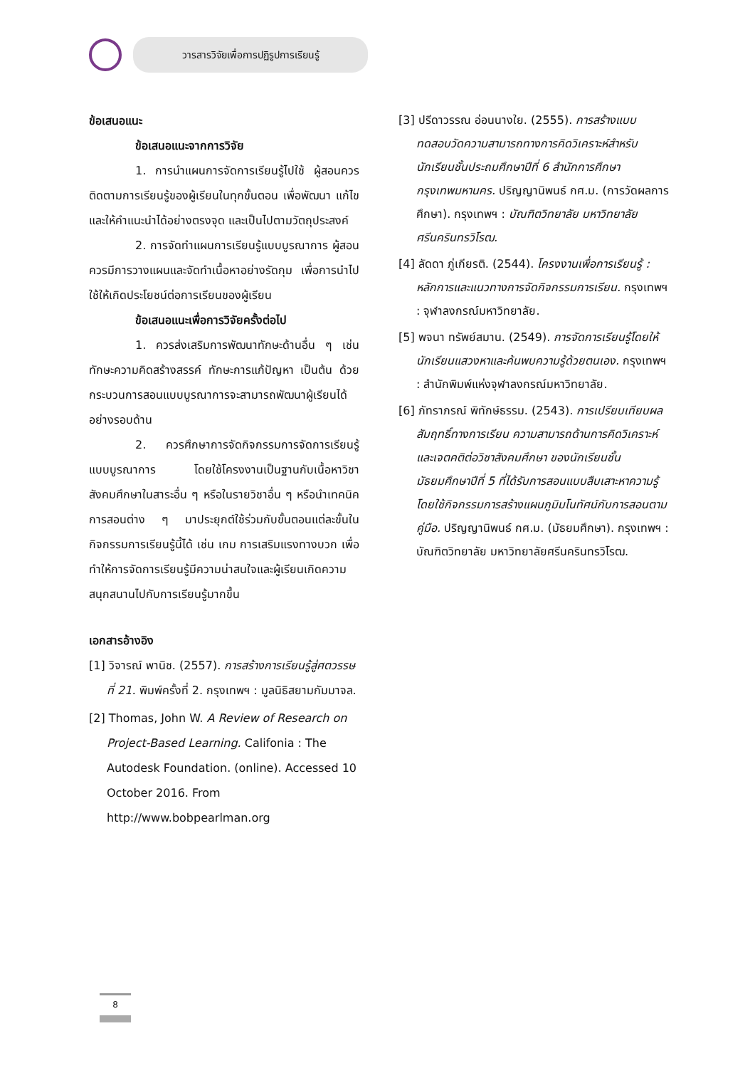วารสารวิจัยเพื่อการปฏิรูปการเรียนรู้
ข้อเสนอแนะ
ข้อเสนอแนะจากการวิจัย
1. การนำแผนการจัดการเรียนรู้ไปใช้ ผู้สอนควรติดตามการเรียนรู้ของผู้เรียนในทุกขั้นตอน เพื่อพัฒนา แก้ไข และให้คำแนะนำได้อย่างตรงจุด และเป็นไปตามวัตถุประสงค์
2. การจัดทำแผนการเรียนรู้แบบบูรณาการ ผู้สอนควรมีการวางแผนและจัดทำเนื้อหาอย่างรัดกุม เพื่อการนำไปใช้ให้เกิดประโยชน์ต่อการเรียนของผู้เรียน
ข้อเสนอแนะเพื่อการวิจัยครั้งต่อไป
1. ควรส่งเสริมการพัฒนาทักษะด้านอื่น ๆ เช่น ทักษะความคิดสร้างสรรค์ ทักษะการแก้ปัญหา เป็นต้น ด้วยกระบวนการสอนแบบบูรณาการจะสามารถพัฒนาผู้เรียนได้อย่างรอบด้าน
2. ควรศึกษาการจัดกิจกรรมการจัดการเรียนรู้แบบบูรณาการ โดยใช้โครงงานเป็นฐานกับเนื้อหาวิชาสังคมศึกษาในสาระอื่น ๆ หรือในรายวิชาอื่น ๆ หรือนำเทคนิคการสอนต่าง ๆ มาประยุกต์ใช้ร่วมกับขั้นตอนแต่ละขั้นในกิจกรรมการเรียนรู้นี้ได้ เช่น เกม การเสริมแรงทางบวก เพื่อทำให้การจัดการเรียนรู้มีความน่าสนใจและผู้เรียนเกิดความสนุกสนานไปกับการเรียนรู้มากขึ้น
เอกสารอ้างอิง
[1] วิจารณ์ พานิช. (2557). การสร้างการเรียนรู้สู่ศตวรรษที่ 21. พิมพ์ครั้งที่ 2. กรุงเทพฯ : มูลนิธิสยามกัมมาจล.
[2] Thomas, John W. A Review of Research on Project-Based Learning. Califonia : The Autodesk Foundation. (online). Accessed 10 October 2016. From http://www.bobpearlman.org
[3] ปรีดาวรรณ อ่อนนางใย. (2555). การสร้างแบบทดสอบวัดความสามารถทางการคิดวิเคราะห์สำหรับนักเรียนชั้นประถมศึกษาปีที่ 6 สำนักการศึกษากรุงเทพมหานคร. ปริญญานิพนธ์ กศ.ม. (การวัดผลการศึกษา). กรุงเทพฯ : บัณฑิตวิทยาลัย มหาวิทยาลัยศรีนครินทรวิโรฒ.
[4] ลัดดา ภู่เกียรติ. (2544). โครงงานเพื่อการเรียนรู้ : หลักการและแนวทางการจัดกิจกรรมการเรียน. กรุงเทพฯ : จุฬาลงกรณ์มหาวิทยาลัย.
[5] พจนา ทรัพย์สมาน. (2549). การจัดการเรียนรู้โดยให้นักเรียนแสวงหาและค้นพบความรู้ด้วยตนเอง. กรุงเทพฯ : สำนักพิมพ์แห่งจุฬาลงกรณ์มหาวิทยาลัย.
[6] ภัทราภรณ์ พิทักษ์ธรรม. (2543). การเปรียบเทียบผลสัมฤทธิ์ทางการเรียน ความสามารถด้านการคิดวิเคราะห์และเจตคติต่อวิชาสังคมศึกษา ของนักเรียนชั้นมัธยมศึกษาปีที่ 5 ที่ได้รับการสอนแบบสืบเสาะหาความรู้ โดยใช้กิจกรรมการสร้างแผนภูมิมโนทัศน์กับการสอนตามคู่มือ. ปริญญานิพนธ์ กศ.ม. (มัธยมศึกษา). กรุงเทพฯ : บัณฑิตวิทยาลัย มหาวิทยาลัยศรีนครินทรวิโรฒ.
8